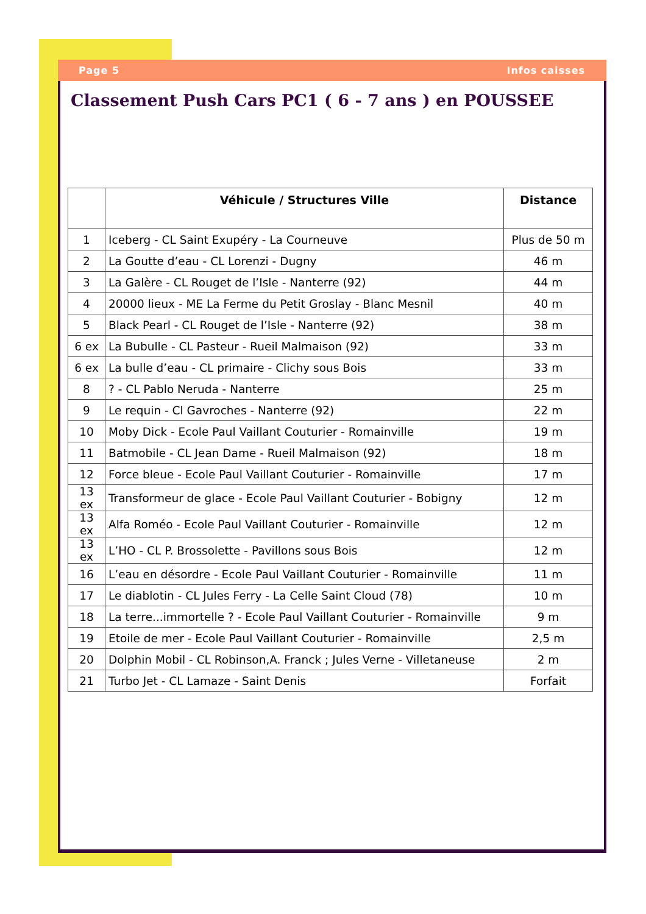Page 5 Infos caisses
Classement Push Cars PC1 ( 6 - 7 ans ) en POUSSEE
| | Véhicule / Structures Ville | Distance |
| --- | --- | --- |
| 1 | Iceberg - CL Saint Exupéry - La Courneuve | Plus de 50 m |
| 2 | La Goutte d’eau - CL Lorenzi - Dugny | 46 m |
| 3 | La Galère - CL Rouget de l’Isle - Nanterre (92) | 44 m |
| 4 | 20000 lieux - ME La Ferme du Petit Groslay - Blanc Mesnil | 40 m |
| 5 | Black Pearl - CL Rouget de l’Isle - Nanterre (92) | 38 m |
| 6 ex | La Bubulle - CL Pasteur - Rueil Malmaison (92) | 33 m |
| 6 ex | La bulle d’eau - CL primaire - Clichy sous Bois | 33 m |
| 8 | ? - CL Pablo Neruda - Nanterre | 25 m |
| 9 | Le requin - Cl Gavroches - Nanterre (92) | 22 m |
| 10 | Moby Dick - Ecole Paul Vaillant Couturier - Romainville | 19 m |
| 11 | Batmobile - CL Jean Dame - Rueil Malmaison (92) | 18 m |
| 12 | Force bleue - Ecole Paul Vaillant Couturier - Romainville | 17 m |
| 13 ex | Transformeur de glace - Ecole Paul Vaillant Couturier - Bobigny | 12 m |
| 13 ex | Alfa Roméo - Ecole Paul Vaillant Couturier - Romainville | 12 m |
| 13 ex | L’HO - CL P. Brossolette - Pavillons sous Bois | 12 m |
| 16 | L’eau en désordre - Ecole Paul Vaillant Couturier - Romainville | 11 m |
| 17 | Le diablotin - CL Jules Ferry - La Celle Saint Cloud (78) | 10 m |
| 18 | La terre...immortelle ? - Ecole Paul Vaillant Couturier - Romainville | 9 m |
| 19 | Etoile de mer - Ecole Paul Vaillant Couturier - Romainville | 2,5 m |
| 20 | Dolphin Mobil - CL Robinson,A. Franck ; Jules Verne - Villetaneuse | 2 m |
| 21 | Turbo Jet - CL Lamaze - Saint Denis | Forfait |